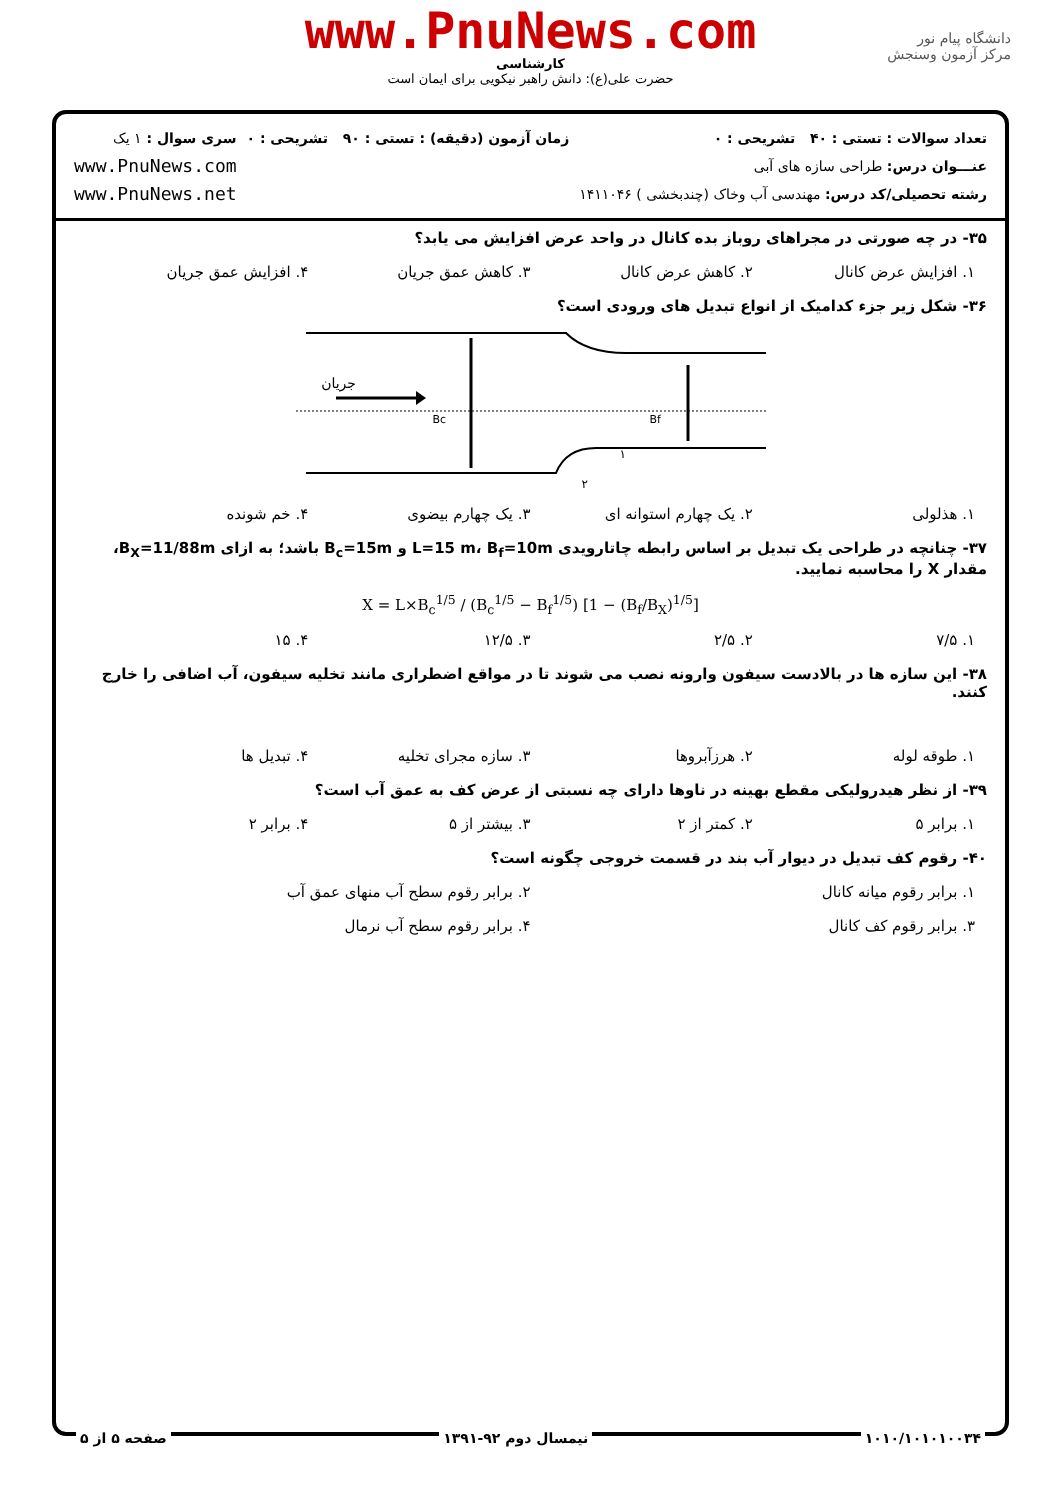www.PnuNews.com
کارشناسی
حضرت علی(ع): دانش راهبر نیکویی برای ایمان است
دانشگاه پیام نور
مرکز آزمون وسنجش
تعداد سوالات : تستی : ۴۰ تشریحی : ۰
عنـــوان درس: طراحی سازه های آبی
رشته تحصیلی/کد درس: مهندسی آب وخاک (چندبخشی ) ۱۴۱۱۰۴۶
زمان آزمون (دقیقه) : تستی : ۹۰ تشریحی : ۰
سری سوال : ۱ یک
www.PnuNews.com
www.PnuNews.net
۳۵- در چه صورتی در مجراهای روباز بده کانال در واحد عرض افزایش می یابد؟
۱. افزایش عرض کانال ۲. کاهش عرض کانال ۳. کاهش عمق جریان ۴. افزایش عمق جریان
۳۶- شکل زیر جزء کدامیک از انواع تبدیل های ورودی است؟
جریان
Bc
Bf
۱
۲
۱. هذلولی ۲. یک چهارم استوانه ای ۳. یک چهارم بیضوی ۴. خم شونده
۳۷- چنانچه در طراحی یک تبدیل بر اساس رابطه چاتارویدی L=15 m، B<sub>f</sub>=10m و B<sub>c</sub>=15m باشد؛ به ازای B<sub>X</sub>=11/88m، مقدار X را محاسبه نمایید.
X = L×B<sub>c</sub><sup>1/5</sup> / (B<sub>c</sub><sup>1/5</sup> − B<sub>f</sub><sup>1/5</sup>) [1 − (B<sub>f</sub>/B<sub>X</sub>)<sup>1/5</sup>]
۱. ۷/۵ ۲. ۲/۵ ۳. ۱۲/۵ ۴. ۱۵
۳۸- این سازه ها در بالادست سیفون وارونه نصب می شوند تا در مواقع اضطراری مانند تخلیه سیفون، آب اضافی را خارج کنند.
۱. طوقه لوله ۲. هرزآبروها ۳. سازه مجرای تخلیه ۴. تبدیل ها
۳۹- از نظر هیدرولیکی مقطع بهینه در ناوها دارای چه نسبتی از عرض کف به عمق آب است؟
۱. برابر ۵ ۲. کمتر از ۲ ۳. بیشتر از ۵ ۴. برابر ۲
۴۰- رقوم کف تبدیل در دیوار آب بند در قسمت خروجی چگونه است؟
۱. برابر رقوم میانه کانال ۲. برابر رقوم سطح آب منهای عمق آب
۳. برابر رقوم کف کانال ۴. برابر رقوم سطح آب نرمال
۱۰۱۰/۱۰۱۰۱۰۰۳۴ نیمسال دوم ۹۲-۱۳۹۱ صفحه ۵ از ۵